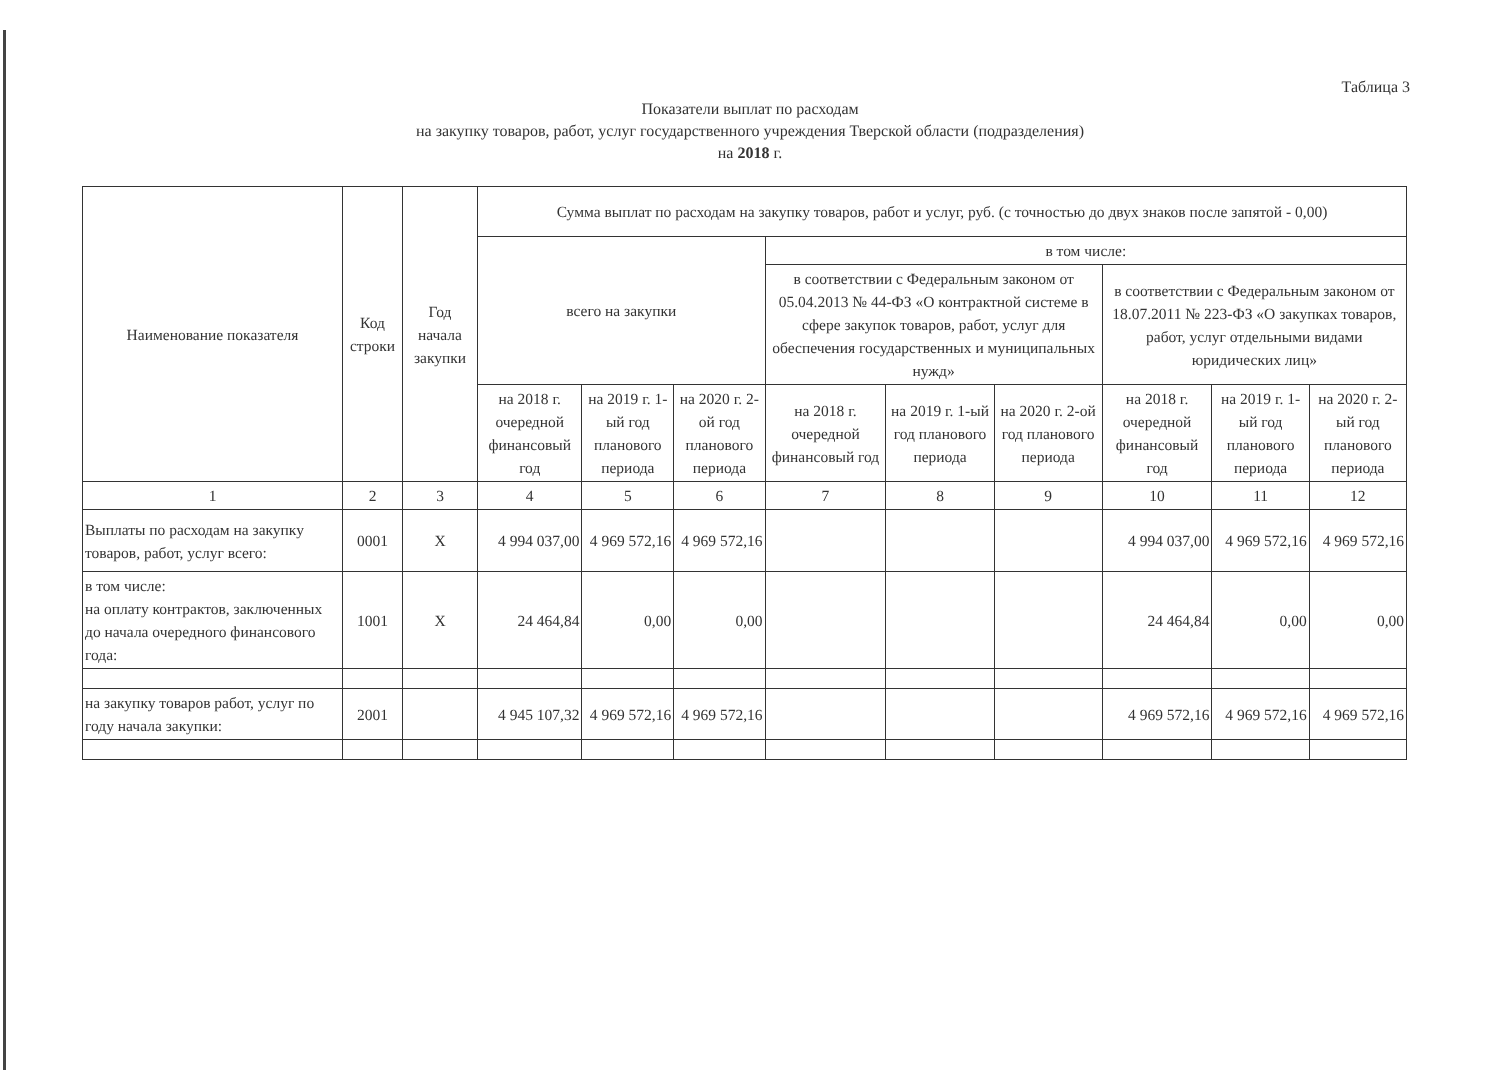Таблица 3
Показатели выплат по расходам
на закупку товаров, работ, услуг государственного учреждения Тверской области (подразделения)
на 2018 г.
| Наименование показателя | Код строки | Год начала закупки | Сумма выплат по расходам на закупку товаров, работ и услуг, руб. (с точностью до двух знаков после запятой - 0,00) | | | | | | | | |
| --- | --- | --- | --- | --- | --- | --- | --- | --- | --- | --- | --- |
| | | | всего на закупки | | | в том числе: | | | | | |
| | | | | | | в соответствии с Федеральным законом от 05.04.2013 № 44-ФЗ «О контрактной системе в сфере закупок товаров, работ, услуг для обеспечения государственных и муниципальных нужд» | | | в соответствии с Федеральным законом от 18.07.2011 № 223-ФЗ «О закупках товаров, работ, услуг отдельными видами юридических лиц» | | |
| | | | на 2018 г. очередной финансовый год | на 2019 г. 1-ый год планового периода | на 2020 г. 2-ой год планового периода | на 2018 г. очередной финансовый год | на 2019 г. 1-ый год планового периода | на 2020 г. 2-ой год планового периода | на 2018 г. очередной финансовый год | на 2019 г. 1-ый год планового периода | на 2020 г. 2-ый год планового периода |
| 1 | 2 | 3 | 4 | 5 | 6 | 7 | 8 | 9 | 10 | 11 | 12 |
| Выплаты по расходам на закупку товаров, работ, услуг всего: | 0001 | X | 4 994 037,00 | 4 969 572,16 | 4 969 572,16 | | | | 4 994 037,00 | 4 969 572,16 | 4 969 572,16 |
| в том числе: на оплату контрактов, заключенных до начала очередного финансового года: | 1001 | X | 24 464,84 | 0,00 | 0,00 | | | | 24 464,84 | 0,00 | 0,00 |
| на закупку товаров работ, услуг по году начала закупки: | 2001 | | 4 945 107,32 | 4 969 572,16 | 4 969 572,16 | | | | 4 969 572,16 | 4 969 572,16 | 4 969 572,16 |